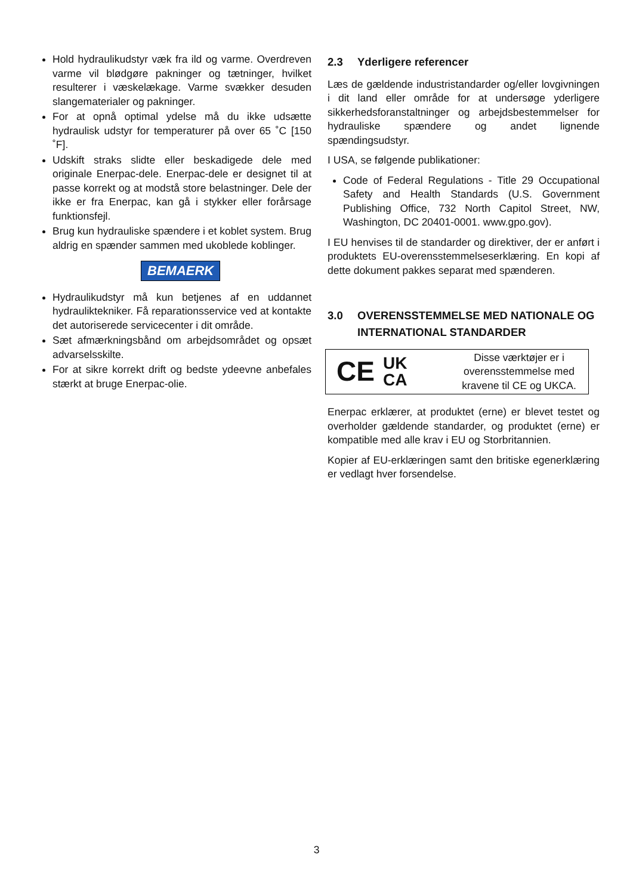Hold hydraulikudstyr væk fra ild og varme. Overdreven varme vil blødgøre pakninger og tætninger, hvilket resulterer i væskelækage. Varme svækker desuden slangematerialer og pakninger.
For at opnå optimal ydelse må du ikke udsætte hydraulisk udstyr for temperaturer på over 65 ˚C [150 ˚F].
Udskift straks slidte eller beskadigede dele med originale Enerpac-dele. Enerpac-dele er designet til at passe korrekt og at modstå store belastninger. Dele der ikke er fra Enerpac, kan gå i stykker eller forårsage funktionsfejl.
Brug kun hydrauliske spændere i et koblet system. Brug aldrig en spænder sammen med ukoblede koblinger.
BEMAERK
Hydraulikudstyr må kun betjenes af en uddannet hydrauliktekniker. Få reparationsservice ved at kontakte det autoriserede servicecenter i dit område.
Sæt afmærkningsbånd om arbejdsområdet og opsæt advarselsskilte.
For at sikre korrekt drift og bedste ydeevne anbefales stærkt at bruge Enerpac-olie.
2.3 Yderligere referencer
Læs de gældende industristandarder og/eller lovgivningen i dit land eller område for at undersøge yderligere sikkerhedsforanstaltninger og arbejdsbestemmelser for hydrauliske spændere og andet lignende spændingsudstyr.
I USA, se følgende publikationer:
Code of Federal Regulations - Title 29 Occupational Safety and Health Standards (U.S. Government Publishing Office, 732 North Capitol Street, NW, Washington, DC 20401-0001. www.gpo.gov).
I EU henvises til de standarder og direktiver, der er anført i produktets EU-overensstemmelseserklæring. En kopi af dette dokument pakkes separat med spænderen.
3.0 OVERENSSTEMMELSE MED NATIONALE OG INTERNATIONAL STANDARDER
CE UK
CA
Disse værktøjer er i overensstemmelse med kravene til CE og UKCA.
Enerpac erklærer, at produktet (erne) er blevet testet og overholder gældende standarder, og produktet (erne) er kompatible med alle krav i EU og Storbritannien.
Kopier af EU-erklæringen samt den britiske egenerklæring er vedlagt hver forsendelse.
3